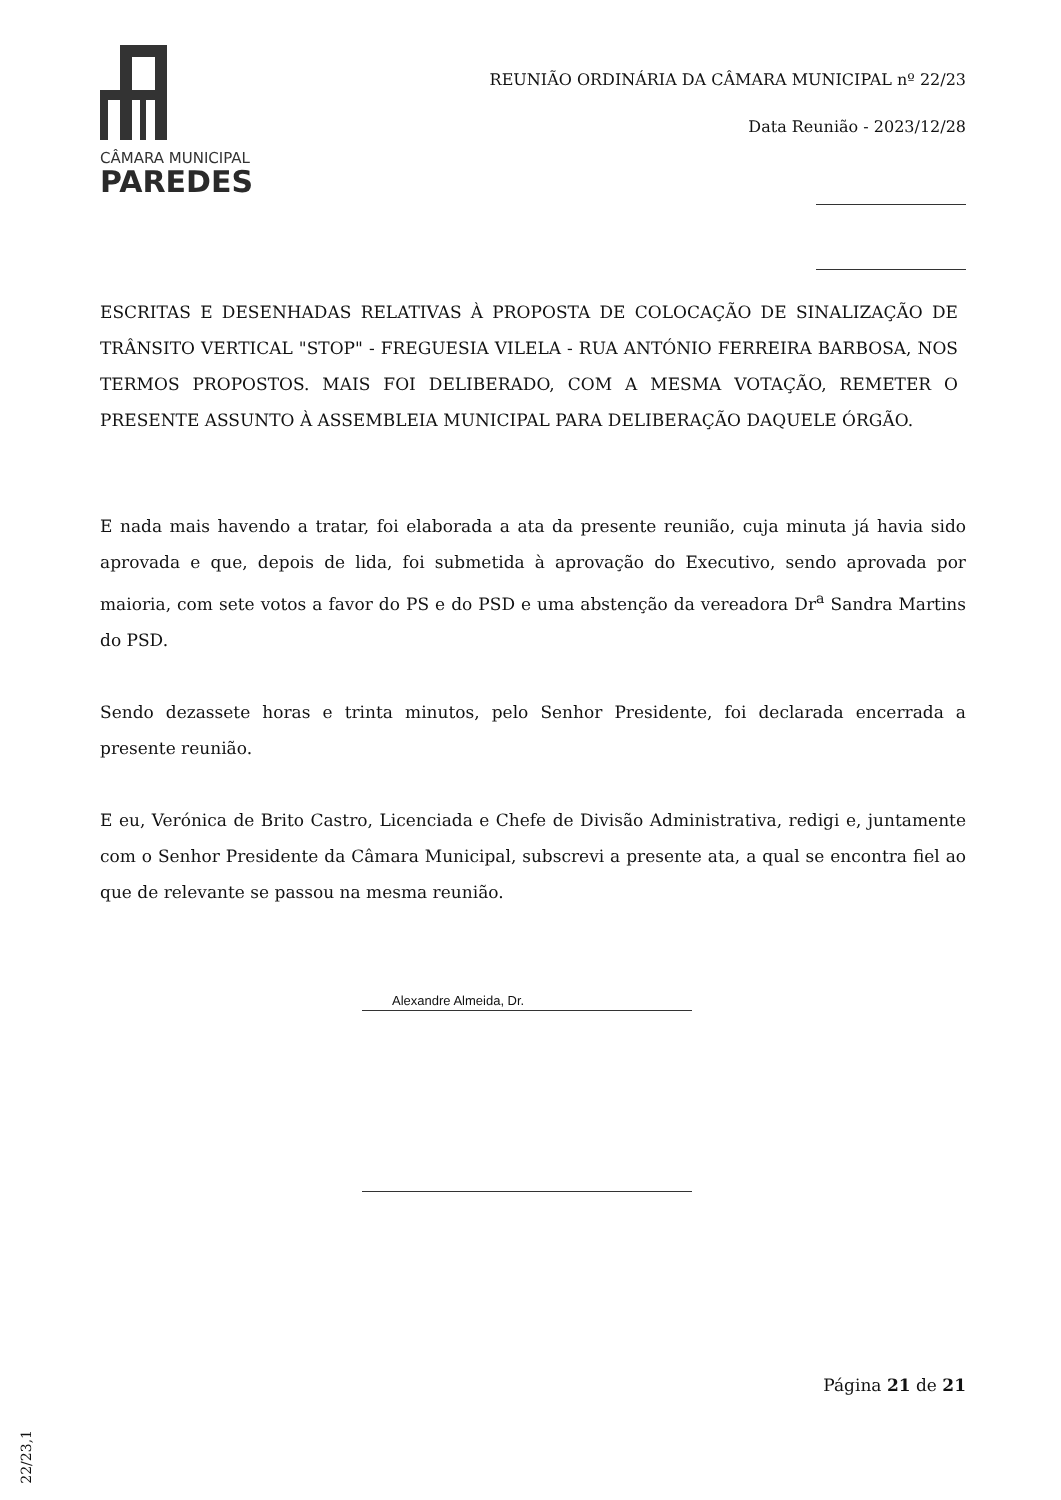CÂMARA MUNICIPAL
PAREDES
REUNIÃO ORDINÁRIA DA CÂMARA MUNICIPAL nº 22/23
Data Reunião - 2023/12/28
ESCRITAS E DESENHADAS RELATIVAS À PROPOSTA DE COLOCAÇÃO DE SINALIZAÇÃO DE TRÂNSITO VERTICAL "STOP" - FREGUESIA VILELA - RUA ANTÓNIO FERREIRA BARBOSA, NOS TERMOS PROPOSTOS. MAIS FOI DELIBERADO, COM A MESMA VOTAÇÃO, REMETER O PRESENTE ASSUNTO À ASSEMBLEIA MUNICIPAL PARA DELIBERAÇÃO DAQUELE ÓRGÃO.
E nada mais havendo a tratar, foi elaborada a ata da presente reunião, cuja minuta já havia sido aprovada e que, depois de lida, foi submetida à aprovação do Executivo, sendo aprovada por maioria, com sete votos a favor do PS e do PSD e uma abstenção da vereadora Dr<sup>a</sup> Sandra Martins do PSD.
Sendo dezassete horas e trinta minutos, pelo Senhor Presidente, foi declarada encerrada a presente reunião.
E eu, Verónica de Brito Castro, Licenciada e Chefe de Divisão Administrativa, redigi e, juntamente com o Senhor Presidente da Câmara Municipal, subscrevi a presente ata, a qual se encontra fiel ao que de relevante se passou na mesma reunião.
Alexandre Almeida, Dr.
Página 21 de 21
22/23,1